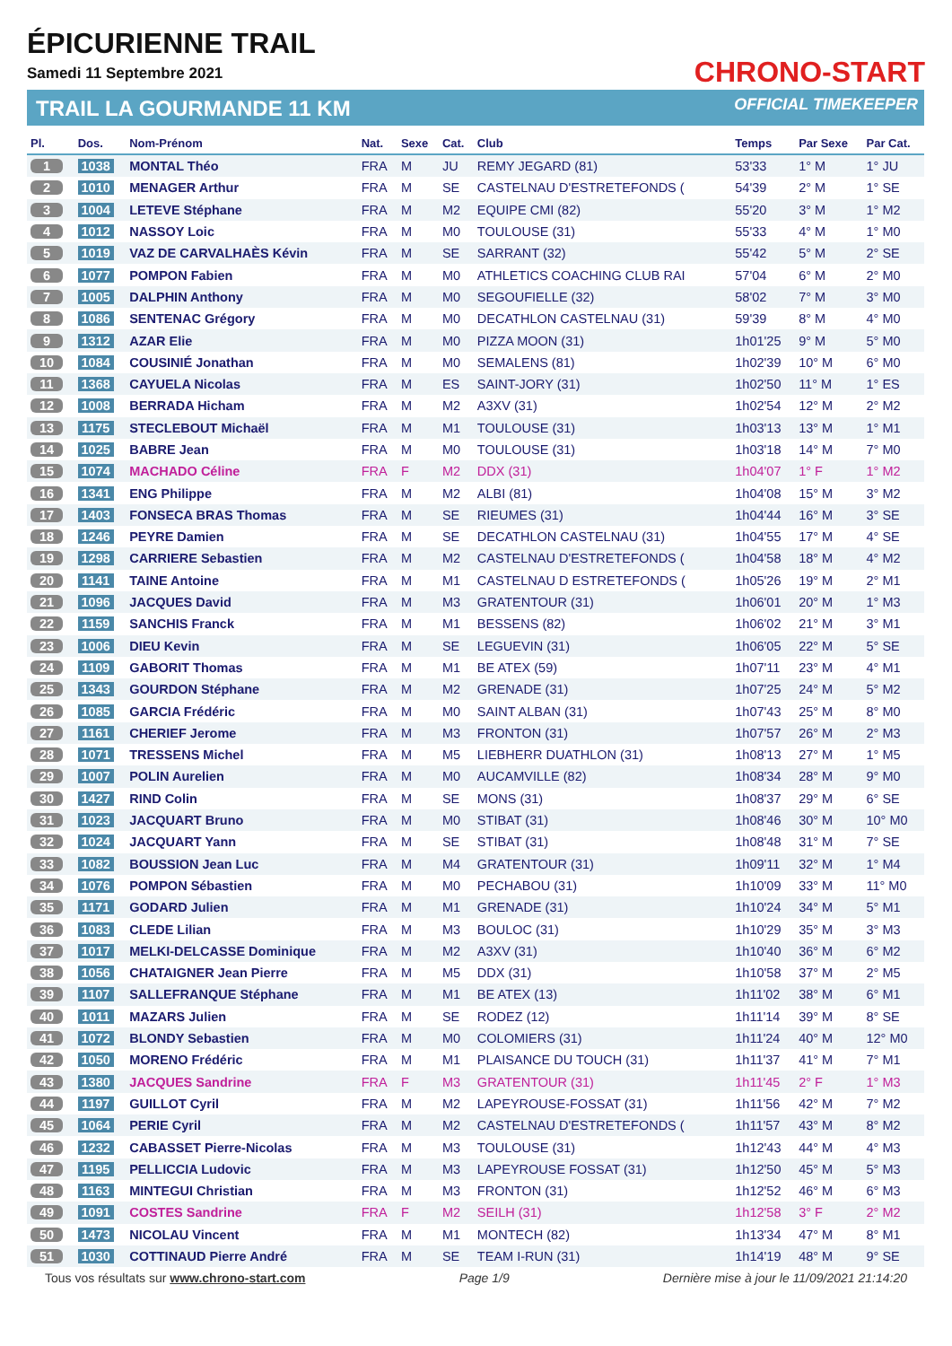ÉPICURIENNE TRAIL
Samedi 11 Septembre 2021
TRAIL LA GOURMANDE 11 KM
CHRONO-START
OFFICIAL TIMEKEEPER
| Pl. | Dos. | Nom-Prénom | Nat. | Sexe | Cat. | Club | Temps | Par Sexe | Par Cat. |
| --- | --- | --- | --- | --- | --- | --- | --- | --- | --- |
| 1 | 1038 | MONTAL Théo | FRA | M | JU | REMY JEGARD (81) | 53'33 | 1° M | 1° JU |
| 2 | 1010 | MENAGER Arthur | FRA | M | SE | CASTELNAU D'ESTRETEFONDS ( | 54'39 | 2° M | 1° SE |
| 3 | 1004 | LETEVE Stéphane | FRA | M | M2 | EQUIPE CMI (82) | 55'20 | 3° M | 1° M2 |
| 4 | 1012 | NASSOY Loic | FRA | M | M0 | TOULOUSE (31) | 55'33 | 4° M | 1° M0 |
| 5 | 1019 | VAZ DE CARVALHAÈS Kévin | FRA | M | SE | SARRANT (32) | 55'42 | 5° M | 2° SE |
| 6 | 1077 | POMPON Fabien | FRA | M | M0 | ATHLETICS COACHING CLUB RAI | 57'04 | 6° M | 2° M0 |
| 7 | 1005 | DALPHIN Anthony | FRA | M | M0 | SEGOUFIELLE (32) | 58'02 | 7° M | 3° M0 |
| 8 | 1086 | SENTENAC Grégory | FRA | M | M0 | DECATHLON CASTELNAU (31) | 59'39 | 8° M | 4° M0 |
| 9 | 1312 | AZAR Elie | FRA | M | M0 | PIZZA MOON (31) | 1h01'25 | 9° M | 5° M0 |
| 10 | 1084 | COUSINIÉ Jonathan | FRA | M | M0 | SEMALENS (81) | 1h02'39 | 10° M | 6° M0 |
| 11 | 1368 | CAYUELA Nicolas | FRA | M | ES | SAINT-JORY (31) | 1h02'50 | 11° M | 1° ES |
| 12 | 1008 | BERRADA Hicham | FRA | M | M2 | A3XV (31) | 1h02'54 | 12° M | 2° M2 |
| 13 | 1175 | STECLEBOUT Michaël | FRA | M | M1 | TOULOUSE (31) | 1h03'13 | 13° M | 1° M1 |
| 14 | 1025 | BABRE Jean | FRA | M | M0 | TOULOUSE (31) | 1h03'18 | 14° M | 7° M0 |
| 15 | 1074 | MACHADO Céline | FRA | F | M2 | DDX (31) | 1h04'07 | 1° F | 1° M2 |
| 16 | 1341 | ENG Philippe | FRA | M | M2 | ALBI (81) | 1h04'08 | 15° M | 3° M2 |
| 17 | 1403 | FONSECA BRAS Thomas | FRA | M | SE | RIEUMES (31) | 1h04'44 | 16° M | 3° SE |
| 18 | 1246 | PEYRE Damien | FRA | M | SE | DECATHLON CASTELNAU (31) | 1h04'55 | 17° M | 4° SE |
| 19 | 1298 | CARRIERE Sebastien | FRA | M | M2 | CASTELNAU D'ESTRETEFONDS ( | 1h04'58 | 18° M | 4° M2 |
| 20 | 1141 | TAINE Antoine | FRA | M | M1 | CASTELNAU D ESTRETEFONDS ( | 1h05'26 | 19° M | 2° M1 |
| 21 | 1096 | JACQUES David | FRA | M | M3 | GRATENTOUR (31) | 1h06'01 | 20° M | 1° M3 |
| 22 | 1159 | SANCHIS Franck | FRA | M | M1 | BESSENS (82) | 1h06'02 | 21° M | 3° M1 |
| 23 | 1006 | DIEU Kevin | FRA | M | SE | LEGUEVIN (31) | 1h06'05 | 22° M | 5° SE |
| 24 | 1109 | GABORIT Thomas | FRA | M | M1 | BE ATEX (59) | 1h07'11 | 23° M | 4° M1 |
| 25 | 1343 | GOURDON Stéphane | FRA | M | M2 | GRENADE (31) | 1h07'25 | 24° M | 5° M2 |
| 26 | 1085 | GARCIA Frédéric | FRA | M | M0 | SAINT ALBAN (31) | 1h07'43 | 25° M | 8° M0 |
| 27 | 1161 | CHERIEF Jerome | FRA | M | M3 | FRONTON (31) | 1h07'57 | 26° M | 2° M3 |
| 28 | 1071 | TRESSENS Michel | FRA | M | M5 | LIEBHERR DUATHLON (31) | 1h08'13 | 27° M | 1° M5 |
| 29 | 1007 | POLIN Aurelien | FRA | M | M0 | AUCAMVILLE (82) | 1h08'34 | 28° M | 9° M0 |
| 30 | 1427 | RIND Colin | FRA | M | SE | MONS (31) | 1h08'37 | 29° M | 6° SE |
| 31 | 1023 | JACQUART Bruno | FRA | M | M0 | STIBAT (31) | 1h08'46 | 30° M | 10° M0 |
| 32 | 1024 | JACQUART Yann | FRA | M | SE | STIBAT (31) | 1h08'48 | 31° M | 7° SE |
| 33 | 1082 | BOUSSION Jean Luc | FRA | M | M4 | GRATENTOUR (31) | 1h09'11 | 32° M | 1° M4 |
| 34 | 1076 | POMPON Sébastien | FRA | M | M0 | PECHABOU (31) | 1h10'09 | 33° M | 11° M0 |
| 35 | 1171 | GODARD Julien | FRA | M | M1 | GRENADE (31) | 1h10'24 | 34° M | 5° M1 |
| 36 | 1083 | CLEDE Lilian | FRA | M | M3 | BOULOC (31) | 1h10'29 | 35° M | 3° M3 |
| 37 | 1017 | MELKI-DELCASSE Dominique | FRA | M | M2 | A3XV (31) | 1h10'40 | 36° M | 6° M2 |
| 38 | 1056 | CHATAIGNER Jean Pierre | FRA | M | M5 | DDX (31) | 1h10'58 | 37° M | 2° M5 |
| 39 | 1107 | SALLEFRANQUE Stéphane | FRA | M | M1 | BE ATEX (13) | 1h11'02 | 38° M | 6° M1 |
| 40 | 1011 | MAZARS Julien | FRA | M | SE | RODEZ (12) | 1h11'14 | 39° M | 8° SE |
| 41 | 1072 | BLONDY Sebastien | FRA | M | M0 | COLOMIERS (31) | 1h11'24 | 40° M | 12° M0 |
| 42 | 1050 | MORENO Frédéric | FRA | M | M1 | PLAISANCE DU TOUCH (31) | 1h11'37 | 41° M | 7° M1 |
| 43 | 1380 | JACQUES Sandrine | FRA | F | M3 | GRATENTOUR (31) | 1h11'45 | 2° F | 1° M3 |
| 44 | 1197 | GUILLOT Cyril | FRA | M | M2 | LAPEYROUSE-FOSSAT (31) | 1h11'56 | 42° M | 7° M2 |
| 45 | 1064 | PERIE Cyril | FRA | M | M2 | CASTELNAU D'ESTRETEFONDS ( | 1h11'57 | 43° M | 8° M2 |
| 46 | 1232 | CABASSET Pierre-Nicolas | FRA | M | M3 | TOULOUSE (31) | 1h12'43 | 44° M | 4° M3 |
| 47 | 1195 | PELLICCIA Ludovic | FRA | M | M3 | LAPEYROUSE FOSSAT (31) | 1h12'50 | 45° M | 5° M3 |
| 48 | 1163 | MINTEGUI Christian | FRA | M | M3 | FRONTON (31) | 1h12'52 | 46° M | 6° M3 |
| 49 | 1091 | COSTES Sandrine | FRA | F | M2 | SEILH (31) | 1h12'58 | 3° F | 2° M2 |
| 50 | 1473 | NICOLAU Vincent | FRA | M | M1 | MONTECH (82) | 1h13'34 | 47° M | 8° M1 |
| 51 | 1030 | COTTINAUD Pierre André | FRA | M | SE | TEAM I-RUN (31) | 1h14'19 | 48° M | 9° SE |
Tous vos résultats sur www.chrono-start.com Page 1/9 Dernière mise à jour le 11/09/2021 21:14:20